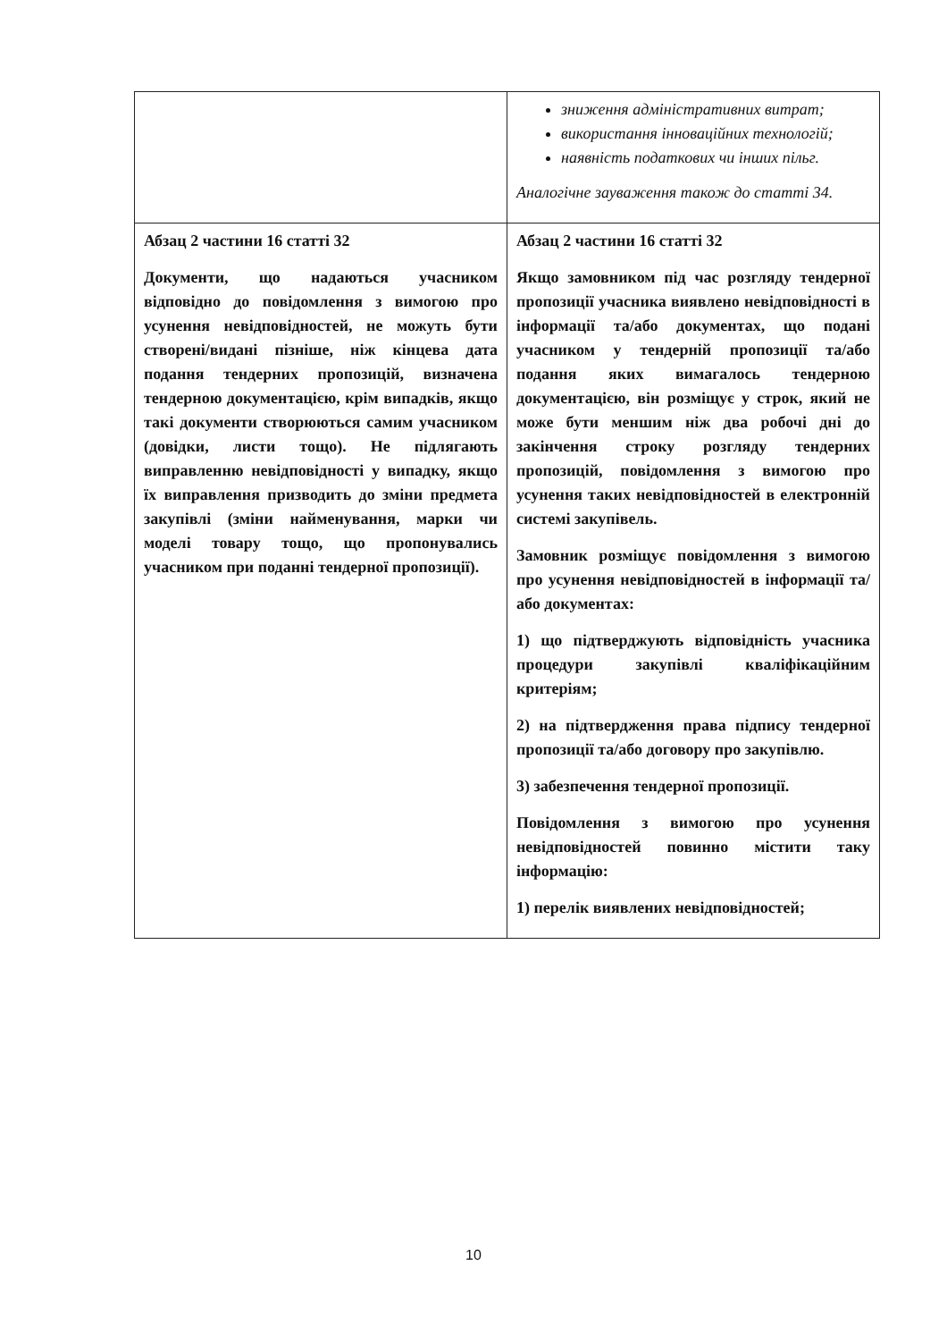| | зниження адміністративних витрат; використання інноваційних технологій; наявність податкових чи інших пільг. Аналогічне зауваження також до статті 34. |
| Абзац 2 частини 16 статті 32 Документи, що надаються учасником відповідно до повідомлення з вимогою про усунення невідповідностей, не можуть бути створені/видані пізніше, ніж кінцева дата подання тендерних пропозицій, визначена тендерною документацією, крім випадків, якщо такі документи створюються самим учасником (довідки, листи тощо). Не підлягають виправленню невідповідності у випадку, якщо їх виправлення призводить до зміни предмета закупівлі (зміни найменування, марки чи моделі товару тощо, що пропонувались учасником при поданні тендерної пропозиції). | Абзац 2 частини 16 статті 32 Якщо замовником під час розгляду тендерної пропозиції учасника виявлено невідповідності в інформації та/або документах, що подані учасником у тендерній пропозиції та/або подання яких вимагалось тендерною документацією, він розміщує у строк, який не може бути меншим ніж два робочі дні до закінчення строку розгляду тендерних пропозицій, повідомлення з вимогою про усунення таких невідповідностей в електронній системі закупівель. Замовник розміщує повідомлення з вимогою про усунення невідповідностей в інформації та/або документах: 1) що підтверджують відповідність учасника процедури закупівлі кваліфікаційним критеріям; 2) на підтвердження права підпису тендерної пропозиції та/або договору про закупівлю. 3) забезпечення тендерної пропозиції. Повідомлення з вимогою про усунення невідповідностей повинно містити таку інформацію: 1) перелік виявлених невідповідностей; |
10